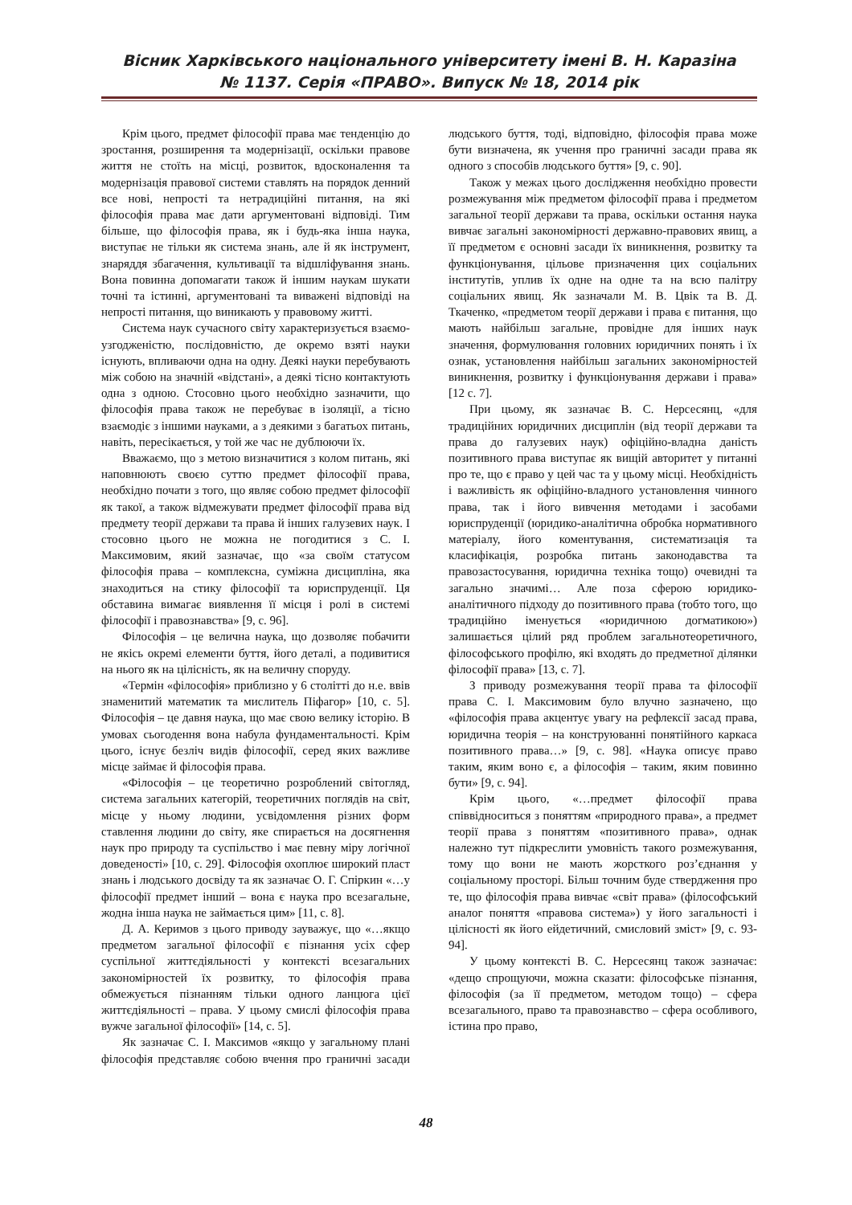Вісник Харківського національного університету імені В. Н. Каразіна
№ 1137. Серія «ПРАВО». Випуск № 18, 2014 рік
Крім цього, предмет філософії права має тенденцію до зростання, розширення та модернізації, оскільки правове життя не стоїть на місці, розвиток, вдосконалення та модернізація правової системи ставлять на порядок денний все нові, непрості та нетрадиційні питання, на які філософія права має дати аргументовані відповіді. Тим більше, що філософія права, як і будь-яка інша наука, виступає не тільки як система знань, але й як інструмент, знаряддя збагачення, культивації та відшліфування знань. Вона повинна допомагати також й іншим наукам шукати точні та істинні, аргументовані та виважені відповіді на непрості питання, що виникають у правовому житті.
Система наук сучасного світу характеризується взаємо-узгодженістю, послідовністю, де окремо взяті науки існують, впливаючи одна на одну. Деякі науки перебувають між собою на значній «відстані», а деякі тісно контактують одна з одною. Стосовно цього необхідно зазначити, що філософія права також не перебуває в ізоляції, а тісно взаємодіє з іншими науками, а з деякими з багатьох питань, навіть, пересікається, у той же час не дублюючи їх.
Вважаємо, що з метою визначитися з колом питань, які наповнюють своєю суттю предмет філософії права, необхідно почати з того, що являє собою предмет філософії як такої, а також відмежувати предмет філософії права від предмету теорії держави та права й інших галузевих наук. І стосовно цього не можна не погодитися з С. І. Максимовим, який зазначає, що «за своїм статусом філософія права – комплексна, суміжна дисципліна, яка знаходиться на стику філософії та юриспруденції. Ця обставина вимагає виявлення її місця і ролі в системі філософії і правознавства» [9, с. 96].
Філософія – це велична наука, що дозволяє побачити не якісь окремі елементи буття, його деталі, а подивитися на нього як на цілісність, як на величну споруду.
«Термін «філософія» приблизно у 6 столітті до н.е. ввів знаменитий математик та мислитель Піфагор» [10, с. 5]. Філософія – це давня наука, що має свою велику історію. В умовах сьогодення вона набула фундаментальності. Крім цього, існує безліч видів філософії, серед яких важливе місце займає й філософія права.
«Філософія – це теоретично розроблений світогляд, система загальних категорій, теоретичних поглядів на світ, місце у ньому людини, усвідомлення різних форм ставлення людини до світу, яке спирається на досягнення наук про природу та суспільство і має певну міру логічної доведеності» [10, с. 29]. Філософія охоплює широкий пласт знань і людського досвіду та як зазначає О. Г. Спіркин «…у філософії предмет інший – вона є наука про всезагальне, жодна інша наука не займається цим» [11, с. 8].
Д. А. Керимов з цього приводу зауважує, що «…якщо предметом загальної філософії є пізнання усіх сфер суспільної життєдіяльності у контексті всезагальних закономірностей їх розвитку, то філософія права обмежується пізнанням тільки одного ланцюга цієї життєдіяльності – права. У цьому смислі філософія права вужче загальної філософії» [14, с. 5].
Як зазначає С. І. Максимов «якщо у загальному плані філософія представляє собою вчення про граничні засади людського буття, тоді, відповідно, філософія права може бути визначена, як учення про граничні засади права як одного з способів людського буття» [9, с. 90].
Також у межах цього дослідження необхідно провести розмежування між предметом філософії права і предметом загальної теорії держави та права, оскільки остання наука вивчає загальні закономірності державно-правових явищ, а її предметом є основні засади їх виникнення, розвитку та функціонування, цільове призначення цих соціальних інститутів, уплив їх одне на одне та на всю палітру соціальних явищ. Як зазначали М. В. Цвік та В. Д. Ткаченко, «предметом теорії держави і права є питання, що мають найбільш загальне, провідне для інших наук значення, формулювання головних юридичних понять і їх ознак, установлення найбільш загальних закономірностей виникнення, розвитку і функціонування держави і права» [12 с. 7].
При цьому, як зазначає В. С. Нерсесянц, «для традиційних юридичних дисциплін (від теорії держави та права до галузевих наук) офіційно-владна даність позитивного права виступає як вищій авторитет у питанні про те, що є право у цей час та у цьому місці. Необхідність і важливість як офіційно-владного установлення чинного права, так і його вивчення методами і засобами юриспруденції (юридико-аналітична обробка нормативного матеріалу, його коментування, систематизація та класифікація, розробка питань законодавства та правозастосування, юридична техніка тощо) очевидні та загально значимі… Але поза сферою юридико-аналітичного підходу до позитивного права (тобто того, що традиційно іменується «юридичною догматикою») залишається цілий ряд проблем загальнотеоретичного, філософського профілю, які входять до предметної ділянки філософії права» [13, с. 7].
З приводу розмежування теорії права та філософії права С. І. Максимовим було влучно зазначено, що «філософія права акцентує увагу на рефлексії засад права, юридична теорія – на конструюванні понятійного каркаса позитивного права…» [9, с. 98]. «Наука описує право таким, яким воно є, а філософія – таким, яким повинно бути» [9, с. 94].
Крім цього, «…предмет філософії права співвідноситься з поняттям «природного права», а предмет теорії права з поняттям «позитивного права», однак належно тут підкреслити умовність такого розмежування, тому що вони не мають жорсткого роз’єднання у соціальному просторі. Більш точним буде ствердження про те, що філософія права вивчає «світ права» (філософський аналог поняття «правова система») у його загальності і цілісності як його ейдетичний, смисловий зміст» [9, с. 93-94].
У цьому контексті В. С. Нерсесянц також зазначає: «дещо спрощуючи, можна сказати: філософське пізнання, філософія (за її предметом, методом тощо) – сфера всезагального, право та правознавство – сфера особливого, істина про право,
48